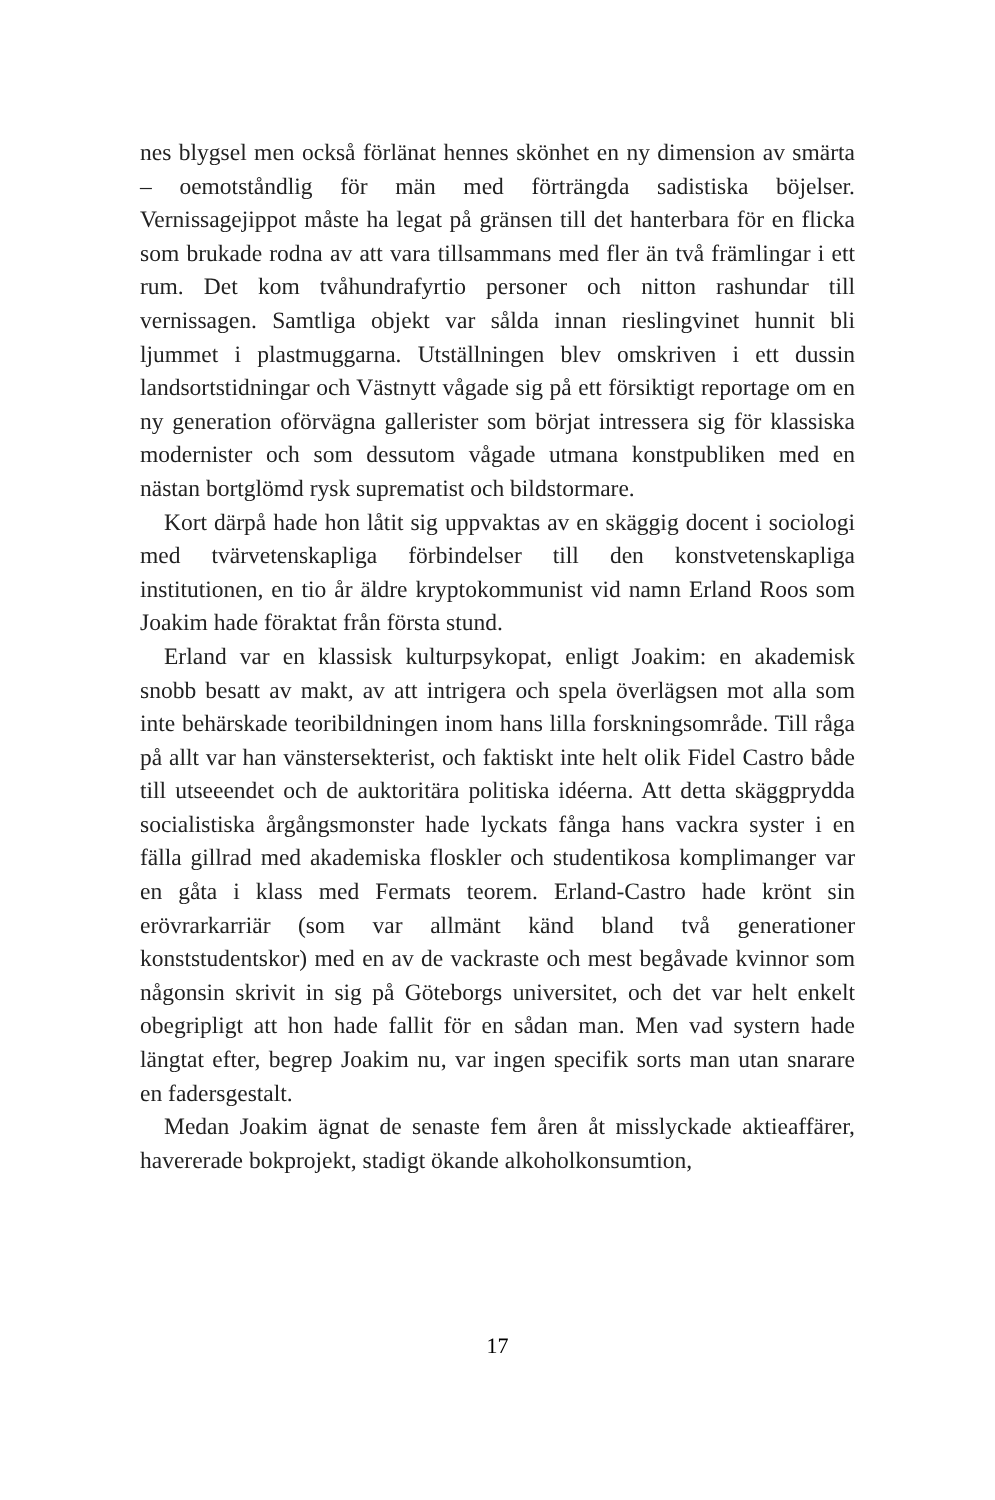nes blygsel men också förlänat hennes skönhet en ny dimension av smärta – oemotståndlig för män med förträngda sadistiska böjelser. Vernissagejippot måste ha legat på gränsen till det hanterbara för en flicka som brukade rodna av att vara tillsammans med fler än två främlingar i ett rum. Det kom tvåhundrafyrtio personer och nitton rashundar till vernissagen. Samtliga objekt var sålda innan rieslingvinet hunnit bli ljummet i plastmuggarna. Utställningen blev omskriven i ett dussin landsortstidningar och Västnytt vågade sig på ett försiktigt reportage om en ny generation oförvägna gallerister som börjat intressera sig för klassiska modernister och som dessutom vågade utmana konstpubliken med en nästan bortglömd rysk suprematist och bildstormare.
Kort därpå hade hon låtit sig uppvaktas av en skäggig docent i sociologi med tvärvetenskapliga förbindelser till den konstvetenskapliga institutionen, en tio år äldre kryptokommunist vid namn Erland Roos som Joakim hade föraktat från första stund.
Erland var en klassisk kulturpsykopat, enligt Joakim: en akademisk snobb besatt av makt, av att intrigera och spela överlägsen mot alla som inte behärskade teoribildningen inom hans lilla forskningsområde. Till råga på allt var han vänstersekterist, och faktiskt inte helt olik Fidel Castro både till utseeendet och de auktoritära politiska idéerna. Att detta skäggprydda socialistiska årgångsmonster hade lyckats fånga hans vackra syster i en fälla gillrad med akademiska floskler och studentikosa komplimanger var en gåta i klass med Fermats teorem. Erland-Castro hade krönt sin erövrarkarriär (som var allmänt känd bland två generationer konststudentskor) med en av de vackraste och mest begåvade kvinnor som någonsin skrivit in sig på Göteborgs universitet, och det var helt enkelt obegripligt att hon hade fallit för en sådan man. Men vad systern hade längtat efter, begrep Joakim nu, var ingen specifik sorts man utan snarare en fadersgestalt.
Medan Joakim ägnat de senaste fem åren åt misslyckade aktieaffärer, havererade bokprojekt, stadigt ökande alkoholkonsumtion,
17